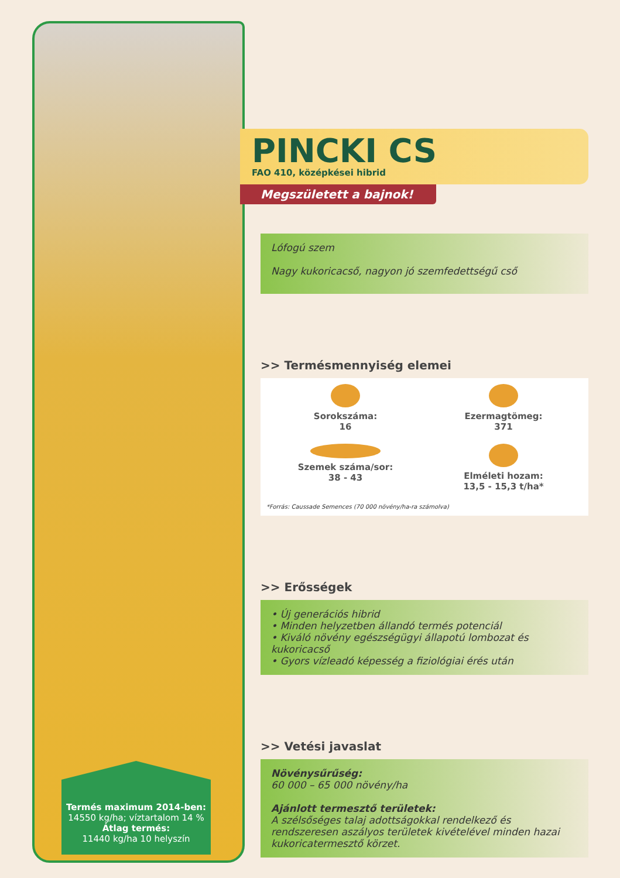Termés maximum 2014-ben:
14550 kg/ha; víztartalom 14 %
Átlag termés:
11440 kg/ha 10 helyszín
PINCKI CS
FAO 410, középkései hibrid
Megszületett a bajnok!
Lófogú szem
Nagy kukoricacső, nagyon jó szemfedettségű cső
>> Termésmennyiség elemei
Sorokszáma:
16
Ezermagtömeg:
371
Szemek száma/sor:
38 - 43
Elméleti hozam:
13,5 - 15,3 t/ha*
*Forrás: Caussade Semences (70 000 növény/ha-ra számolva)
>> Erősségek
• Új generációs hibrid
• Minden helyzetben állandó termés potenciál
• Kiváló növény egészségügyi állapotú lombozat és kukoricacső
• Gyors vízleadó képesség a fiziológiai érés után
>> Vetési javaslat
Növénysűrűség:
60 000 – 65 000 növény/ha
Ajánlott termesztő területek:
A szélsőséges talaj adottságokkal rendelkező és rendszeresen aszályos területek kivételével minden hazai kukoricatermesztő körzet.